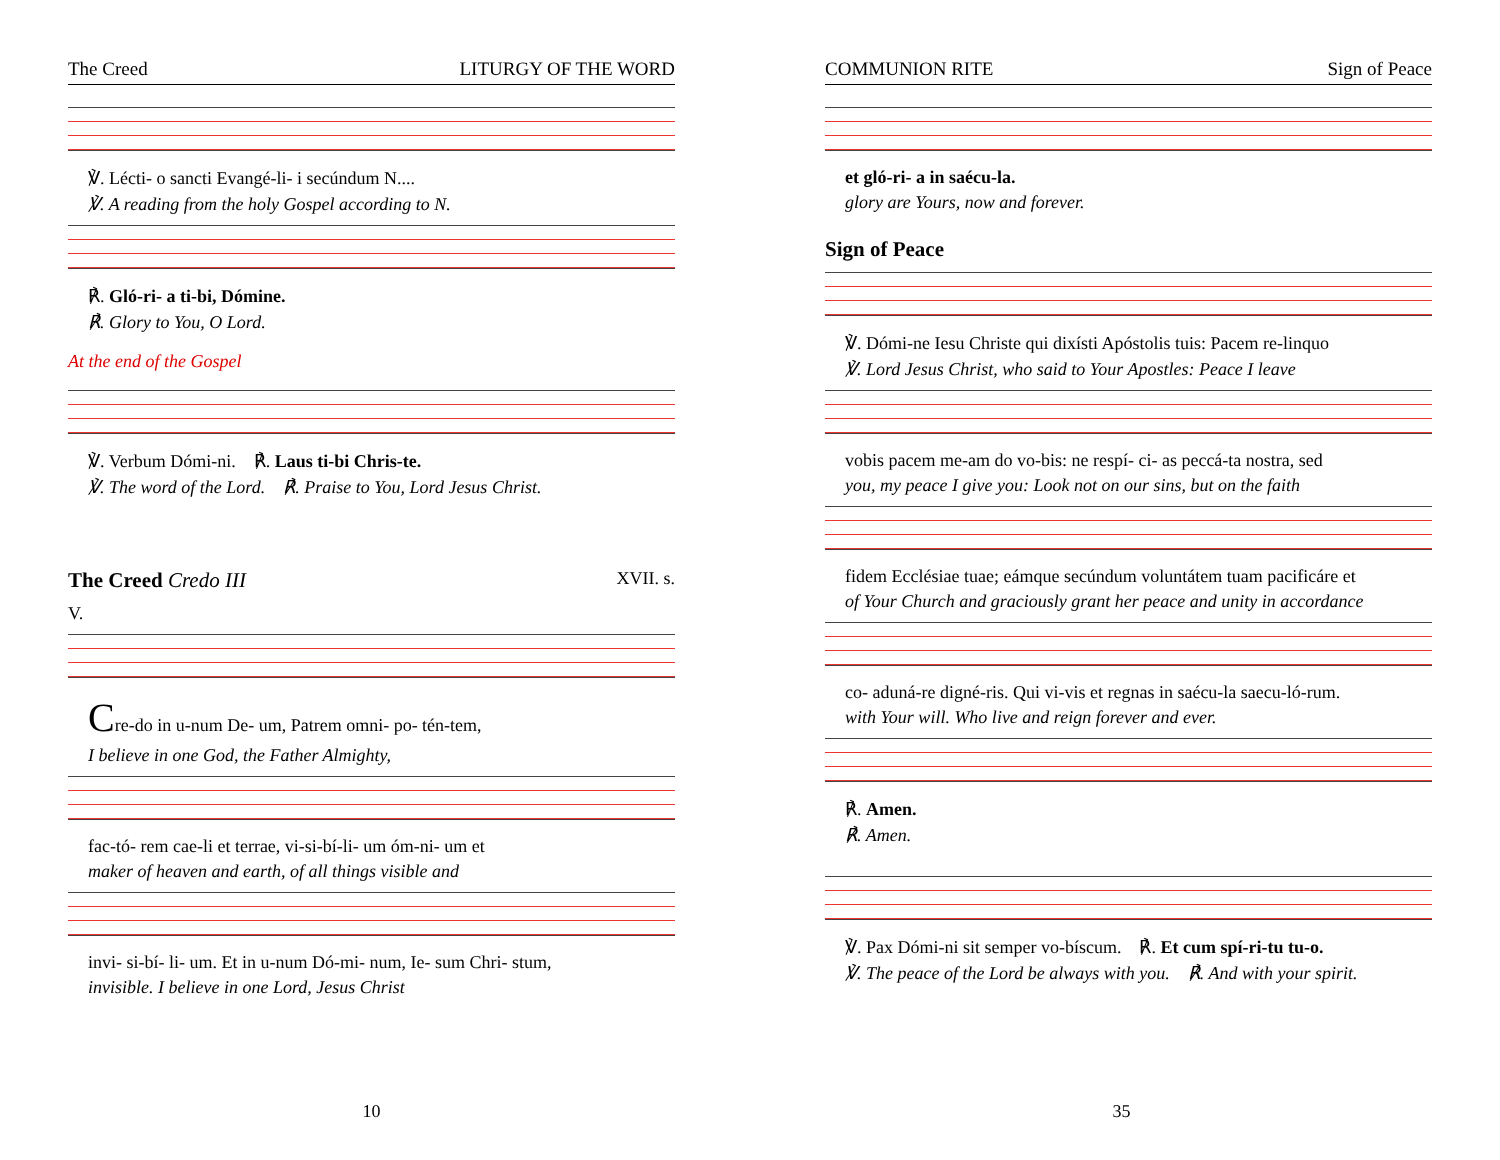The Creed LITURGY OF THE WORD
℣. Lécti- o sancti Evangé-li- i secúndum N....
℣. A reading from the holy Gospel according to N.
℟. Gló-ri- a ti-bi, Dómine.
℟. Glory to You, O Lord.
At the end of the Gospel
℣. Verbum Dómi-ni. ℟. Laus ti-bi Chris-te.
℣. The word of the Lord. ℟. Praise to You, Lord Jesus Christ.
The Creed Credo III XVII. s.
V.
Cre-do in u-num De- um, Patrem omni- po- tén-tem,
I believe in one God, the Father Almighty,
fac-tó- rem cae-li et terrae, vi-si-bí-li- um óm-ni- um et
maker of heaven and earth, of all things visible and
invi- si-bí- li- um. Et in u-num Dó-mi- num, Ie- sum Chri- stum,
invisible. I believe in one Lord, Jesus Christ
10
COMMUNION RITE Sign of Peace
et gló-ri- a in saécu-la.
glory are Yours, now and forever.
Sign of Peace
℣. Dómi-ne Iesu Christe qui dixísti Apóstolis tuis: Pacem re-linquo
℣. Lord Jesus Christ, who said to Your Apostles: Peace I leave
vobis pacem me-am do vo-bis: ne respí- ci- as peccá-ta nostra, sed
you, my peace I give you: Look not on our sins, but on the faith
fidem Ecclésiae tuae; eámque secúndum voluntátem tuam pacificáre et
of Your Church and graciously grant her peace and unity in accordance
co- aduná-re digné-ris. Qui vi-vis et regnas in saécu-la saecu-ló-rum.
with Your will. Who live and reign forever and ever.
℟. Amen.
℟. Amen.
℣. Pax Dómi-ni sit semper vo-bíscum. ℟. Et cum spí-ri-tu tu-o.
℣. The peace of the Lord be always with you. ℟. And with your spirit.
35